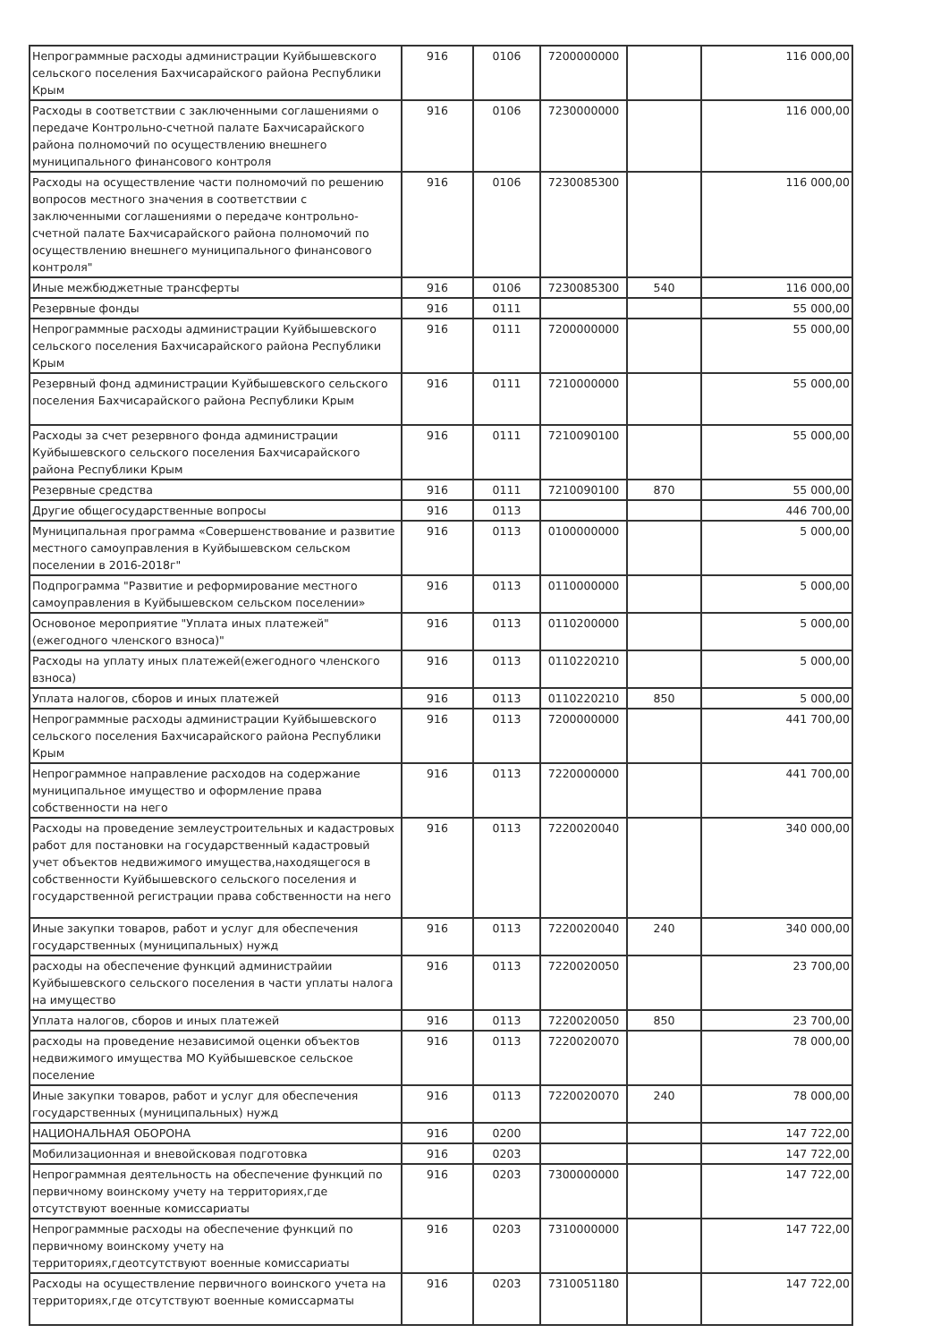| Непрограммные расходы администрации Куйбышевского сельского поселения Бахчисарайского района Республики Крым | 916 | 0106 | 7200000000 | | 116 000,00 |
| Расходы в соответствии с заключенными соглашениями о передаче Контрольно-счетной палате Бахчисарайского района полномочий по осуществлению внешнего муниципального финансового контроля | 916 | 0106 | 7230000000 | | 116 000,00 |
| Расходы на осуществление части полномочий по решению вопросов местного значения в соответствии с заключенными соглашениями о передаче контрольно-счетной палате Бахчисарайского района полномочий по осуществлению внешнего муниципального финансового контроля" | 916 | 0106 | 7230085300 | | 116 000,00 |
| Иные межбюджетные трансферты | 916 | 0106 | 7230085300 | 540 | 116 000,00 |
| Резервные фонды | 916 | 0111 | | | 55 000,00 |
| Непрограммные расходы администрации Куйбышевского сельского поселения Бахчисарайского района Республики Крым | 916 | 0111 | 7200000000 | | 55 000,00 |
| Резервный фонд администрации Куйбышевского сельского поселения Бахчисарайского района Республики Крым | 916 | 0111 | 7210000000 | | 55 000,00 |
| Расходы за счет резервного фонда администрации Куйбышевского сельского поселения Бахчисарайского района Республики Крым | 916 | 0111 | 7210090100 | | 55 000,00 |
| Резервные средства | 916 | 0111 | 7210090100 | 870 | 55 000,00 |
| Другие общегосударственные вопросы | 916 | 0113 | | | 446 700,00 |
| Муниципальная программа «Совершенствование и развитие местного самоуправления в Куйбышевском сельском поселении в 2016-2018г" | 916 | 0113 | 0100000000 | | 5 000,00 |
| Подпрограмма "Развитие и реформирование местного самоуправления в Куйбышевском сельском поселении» | 916 | 0113 | 0110000000 | | 5 000,00 |
| Основоное мероприятие "Уплата иных платежей"(ежегодного членского взноса)" | 916 | 0113 | 0110200000 | | 5 000,00 |
| Расходы на уплату иных платежей(ежегодного членского взноса) | 916 | 0113 | 0110220210 | | 5 000,00 |
| Уплата налогов, сборов и иных платежей | 916 | 0113 | 0110220210 | 850 | 5 000,00 |
| Непрограммные расходы администрации Куйбышевского сельского поселения Бахчисарайского района Республики Крым | 916 | 0113 | 7200000000 | | 441 700,00 |
| Непрограммное направление расходов на содержание муниципальное имущество и оформление права собственности на него | 916 | 0113 | 7220000000 | | 441 700,00 |
| Расходы на проведение землеустроительных и кадастровых работ для постановки на государственный кадастровый учет объектов недвижимого имущества,находящегося в собственности Куйбышевского сельского поселения и государственной регистрации права собственности на него | 916 | 0113 | 7220020040 | | 340 000,00 |
| Иные закупки товаров, работ и услуг для обеспечения государственных (муниципальных) нужд | 916 | 0113 | 7220020040 | 240 | 340 000,00 |
| расходы на обеспечение функций администрайии Куйбышевского сельского поселения в части уплаты налога на имущество | 916 | 0113 | 7220020050 | | 23 700,00 |
| Уплата налогов, сборов и иных платежей | 916 | 0113 | 7220020050 | 850 | 23 700,00 |
| расходы на проведение независимой оценки объектов недвижимого имущества МО Куйбышевское сельское поселение | 916 | 0113 | 7220020070 | | 78 000,00 |
| Иные закупки товаров, работ и услуг для обеспечения государственных (муниципальных) нужд | 916 | 0113 | 7220020070 | 240 | 78 000,00 |
| НАЦИОНАЛЬНАЯ ОБОРОНА | 916 | 0200 | | | 147 722,00 |
| Мобилизационная и вневойсковая подготовка | 916 | 0203 | | | 147 722,00 |
| Непрограммная деятельность на обеспечение функций по первичному воинскому учету на территориях,где отсутствуют военные комиссариаты | 916 | 0203 | 7300000000 | | 147 722,00 |
| Непрограммные расходы на обеспечение функций по первичному воинскому учету на территориях,гдеотсутствуют военные комиссариаты | 916 | 0203 | 7310000000 | | 147 722,00 |
| Расходы на осуществление первичного воинского учета на территориях,где отсутствуют военные комиссарматы | 916 | 0203 | 7310051180 | | 147 722,00 |